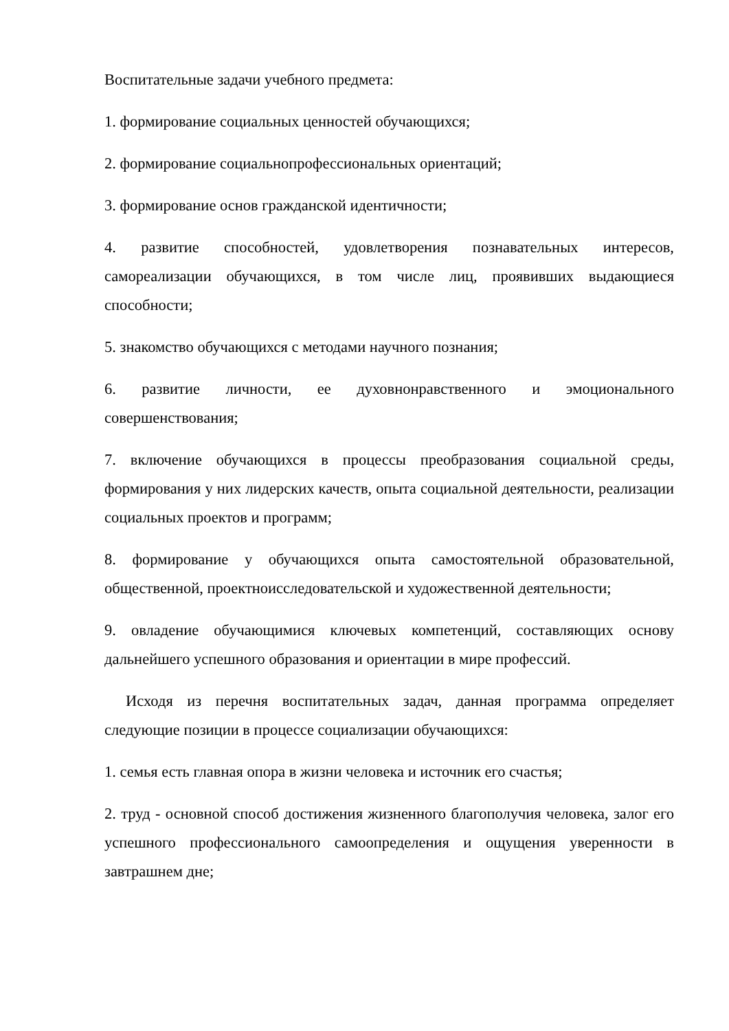Воспитательные задачи учебного предмета:
1. формирование социальных ценностей обучающихся;
2. формирование социальнопрофессиональных ориентаций;
3. формирование основ гражданской идентичности;
4. развитие способностей, удовлетворения познавательных интересов, самореализации обучающихся, в том числе лиц, проявивших выдающиеся способности;
5. знакомство обучающихся с методами научного познания;
6. развитие личности, ее духовнонравственного и эмоционального совершенствования;
7. включение обучающихся в процессы преобразования социальной среды, формирования у них лидерских качеств, опыта социальной деятельности, реализации социальных проектов и программ;
8. формирование у обучающихся опыта самостоятельной образовательной, общественной, проектноисследовательской и художественной деятельности;
9. овладение обучающимися ключевых компетенций, составляющих основу дальнейшего успешного образования и ориентации в мире профессий.
Исходя из перечня воспитательных задач, данная программа определяет следующие позиции в процессе социализации обучающихся:
1. семья есть главная опора в жизни человека и источник его счастья;
2. труд - основной способ достижения жизненного благополучия человека, залог его успешного профессионального самоопределения и ощущения уверенности в завтрашнем дне;